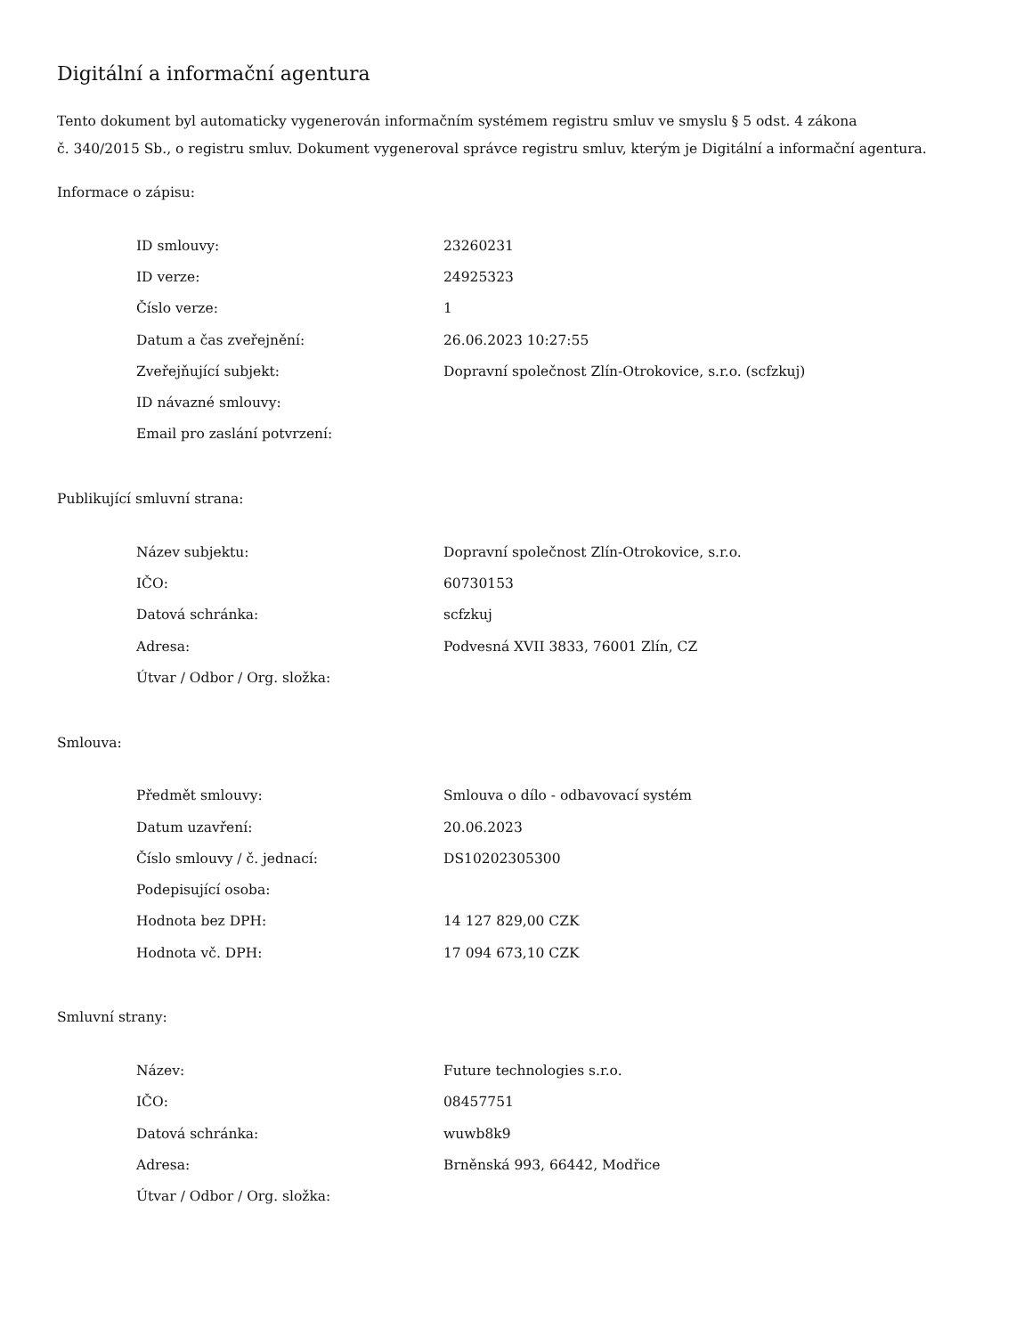Digitální a informační agentura
Tento dokument byl automaticky vygenerován informačním systémem registru smluv ve smyslu § 5 odst. 4 zákona
č. 340/2015 Sb., o registru smluv. Dokument vygeneroval správce registru smluv, kterým je Digitální a informační agentura.
Informace o zápisu:
| ID smlouvy: | 23260231 |
| ID verze: | 24925323 |
| Číslo verze: | 1 |
| Datum a čas zveřejnění: | 26.06.2023 10:27:55 |
| Zveřejňující subjekt: | Dopravní společnost Zlín-Otrokovice, s.r.o. (scfzkuj) |
| ID návazné smlouvy: | |
| Email pro zaslání potvrzení: | |
Publikující smluvní strana:
| Název subjektu: | Dopravní společnost Zlín-Otrokovice, s.r.o. |
| IČO: | 60730153 |
| Datová schránka: | scfzkuj |
| Adresa: | Podvesná XVII 3833, 76001 Zlín, CZ |
| Útvar / Odbor / Org. složka: | |
Smlouva:
| Předmět smlouvy: | Smlouva o dílo - odbavovací systém |
| Datum uzavření: | 20.06.2023 |
| Číslo smlouvy / č. jednací: | DS10202305300 |
| Podepisující osoba: | |
| Hodnota bez DPH: | 14 127 829,00 CZK |
| Hodnota vč. DPH: | 17 094 673,10 CZK |
Smluvní strany:
| Název: | Future technologies s.r.o. |
| IČO: | 08457751 |
| Datová schránka: | wuwb8k9 |
| Adresa: | Brněnská 993, 66442, Modřice |
| Útvar / Odbor / Org. složka: | |